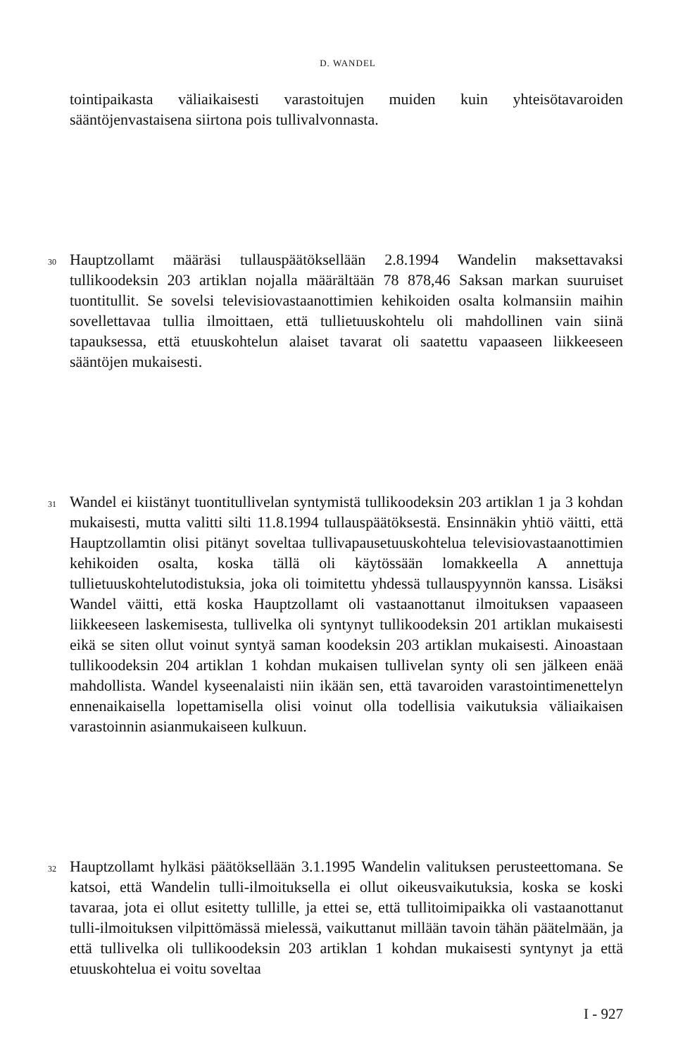D. WANDEL
tointipaikasta väliaikaisesti varastoitujen muiden kuin yhteisötavaroiden sääntöjenvastaisena siirtona pois tullivalvonnasta.
30
Hauptzollamt määräsi tullauspäätöksellään 2.8.1994 Wandelin maksettavaksi tullikoodeksin 203 artiklan nojalla määrältään 78 878,46 Saksan markan suuruiset tuontitullit. Se sovelsi televisiovastaanottimien kehikoiden osalta kolmansiin maihin sovellettavaa tullia ilmoittaen, että tullietuuskohtelu oli mahdollinen vain siinä tapauksessa, että etuuskohtelun alaiset tavarat oli saatettu vapaaseen liikkeeseen sääntöjen mukaisesti.
31
Wandel ei kiistänyt tuontitullivelan syntymistä tullikoodeksin 203 artiklan 1 ja 3 kohdan mukaisesti, mutta valitti silti 11.8.1994 tullauspäätöksestä. Ensinnäkin yhtiö väitti, että Hauptzollamtin olisi pitänyt soveltaa tullivapausetuuskohtelua televisiovastaanottimien kehikoiden osalta, koska tällä oli käytössään lomakkeella A annettuja tullietuuskohtelutodistuksia, joka oli toimitettu yhdessä tullauspyynnön kanssa. Lisäksi Wandel väitti, että koska Hauptzollamt oli vastaanottanut ilmoituksen vapaaseen liikkeeseen laskemisesta, tullivelka oli syntynyt tullikoodeksin 201 artiklan mukaisesti eikä se siten ollut voinut syntyä saman koodeksin 203 artiklan mukaisesti. Ainoastaan tullikoodeksin 204 artiklan 1 kohdan mukaisen tullivelan synty oli sen jälkeen enää mahdollista. Wandel kyseenalaisti niin ikään sen, että tavaroiden varastointimenettelyn ennenaikaisella lopettamisella olisi voinut olla todellisia vaikutuksia väliaikaisen varastoinnin asianmukaiseen kulkuun.
32
Hauptzollamt hylkäsi päätöksellään 3.1.1995 Wandelin valituksen perusteettomana. Se katsoi, että Wandelin tulli-ilmoituksella ei ollut oikeusvaikutuksia, koska se koski tavaraa, jota ei ollut esitetty tullille, ja ettei se, että tullitoimipaikka oli vastaanottanut tulli-ilmoituksen vilpittömässä mielessä, vaikuttanut millään tavoin tähän päätelmään, ja että tullivelka oli tullikoodeksin 203 artiklan 1 kohdan mukaisesti syntynyt ja että etuuskohtelua ei voitu soveltaa
I - 927